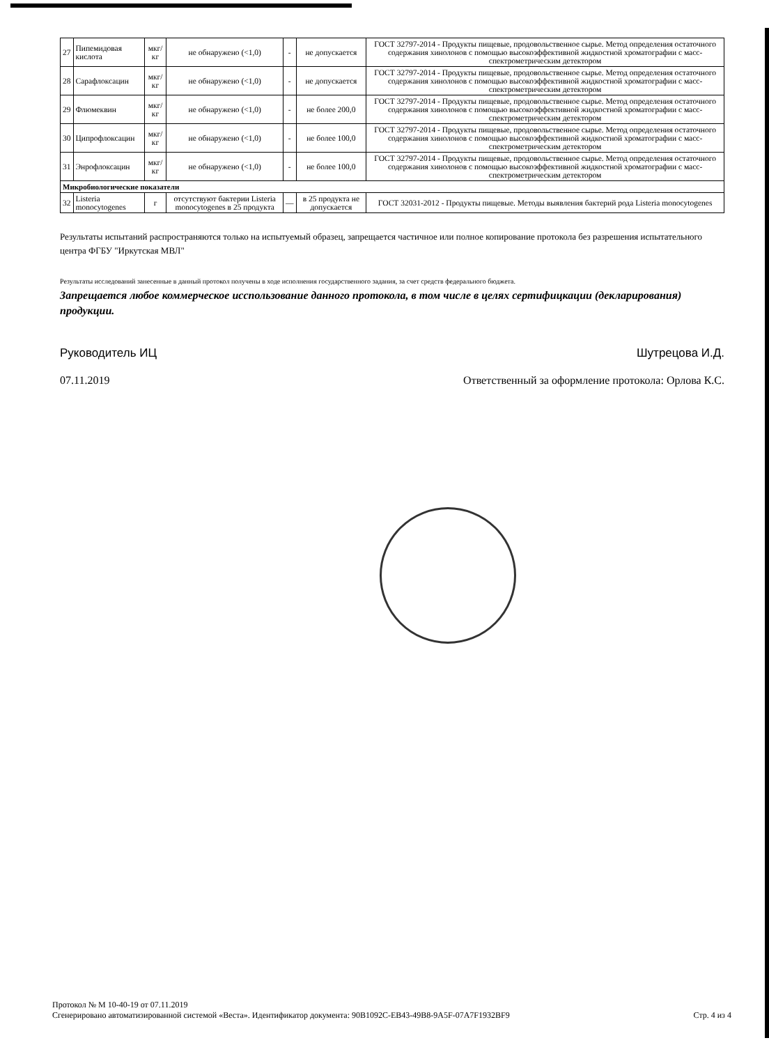| 27 | Пипемидовая кислота | мкг/кг | не обнаружено (<1,0) | - | не допускается | ГОСТ 32797-2014 - Продукты пищевые, продовольственное сырье. Метод определения остаточного содержания хинолонов с помощью высокоэффективной жидкостной хроматографии с масс-спектрометрическим детектором |
| 28 | Сарафлоксацин | мкг/кг | не обнаружено (<1,0) | - | не допускается | ГОСТ 32797-2014 - Продукты пищевые, продовольственное сырье. Метод определения остаточного содержания хинолонов с помощью высокоэффективной жидкостной хроматографии с масс-спектрометрическим детектором |
| 29 | Флюмеквин | мкг/кг | не обнаружено (<1,0) | - | не более 200,0 | ГОСТ 32797-2014 - Продукты пищевые, продовольственное сырье. Метод определения остаточного содержания хинолонов с помощью высокоэффективной жидкостной хроматографии с масс-спектрометрическим детектором |
| 30 | Ципрофлоксацин | мкг/кг | не обнаружено (<1,0) | - | не более 100,0 | ГОСТ 32797-2014 - Продукты пищевые, продовольственное сырье. Метод определения остаточного содержания хинолонов с помощью высокоэффективной жидкостной хроматографии с масс-спектрометрическим детектором |
| 31 | Энрофлоксацин | мкг/кг | не обнаружено (<1,0) | - | не более 100,0 | ГОСТ 32797-2014 - Продукты пищевые, продовольственное сырье. Метод определения остаточного содержания хинолонов с помощью высокоэффективной жидкостной хроматографии с масс-спектрометрическим детектором |
| Микробиологические показатели | | | | | | |
| 32 | Listeria monocytogenes | г | отсутствуют бактерии Listeria monocytogenes в 25 продукта | — | в 25 продукта не допускается | ГОСТ 32031-2012 - Продукты пищевые. Методы выявления бактерий рода Listeria monocytogenes |
Результаты испытаний распространяются только на испытуемый образец, запрещается частичное или полное копирование протокола без разрешения испытательного центра ФГБУ "Иркутская МВЛ"
Результаты исследований занесенные в данный протокол получены в ходе исполнения государственного задания, за счет средств федерального бюджета.
Запрещается любое коммерческое исспользование данного протокола, в том числе в целях сертифицкации (декларирования) продукции.
Руководитель ИЦ Шутрецова И.Д.
07.11.2019 Ответственный за оформление протокола: Орлова К.С.
Протокол № М 10-40-19 от 07.11.2019
Сгенерировано автоматизированной системой «Веста». Идентификатор документа: 90B1092C-EB43-49B8-9A5F-07A7F1932BF9 Стр. 4 из 4